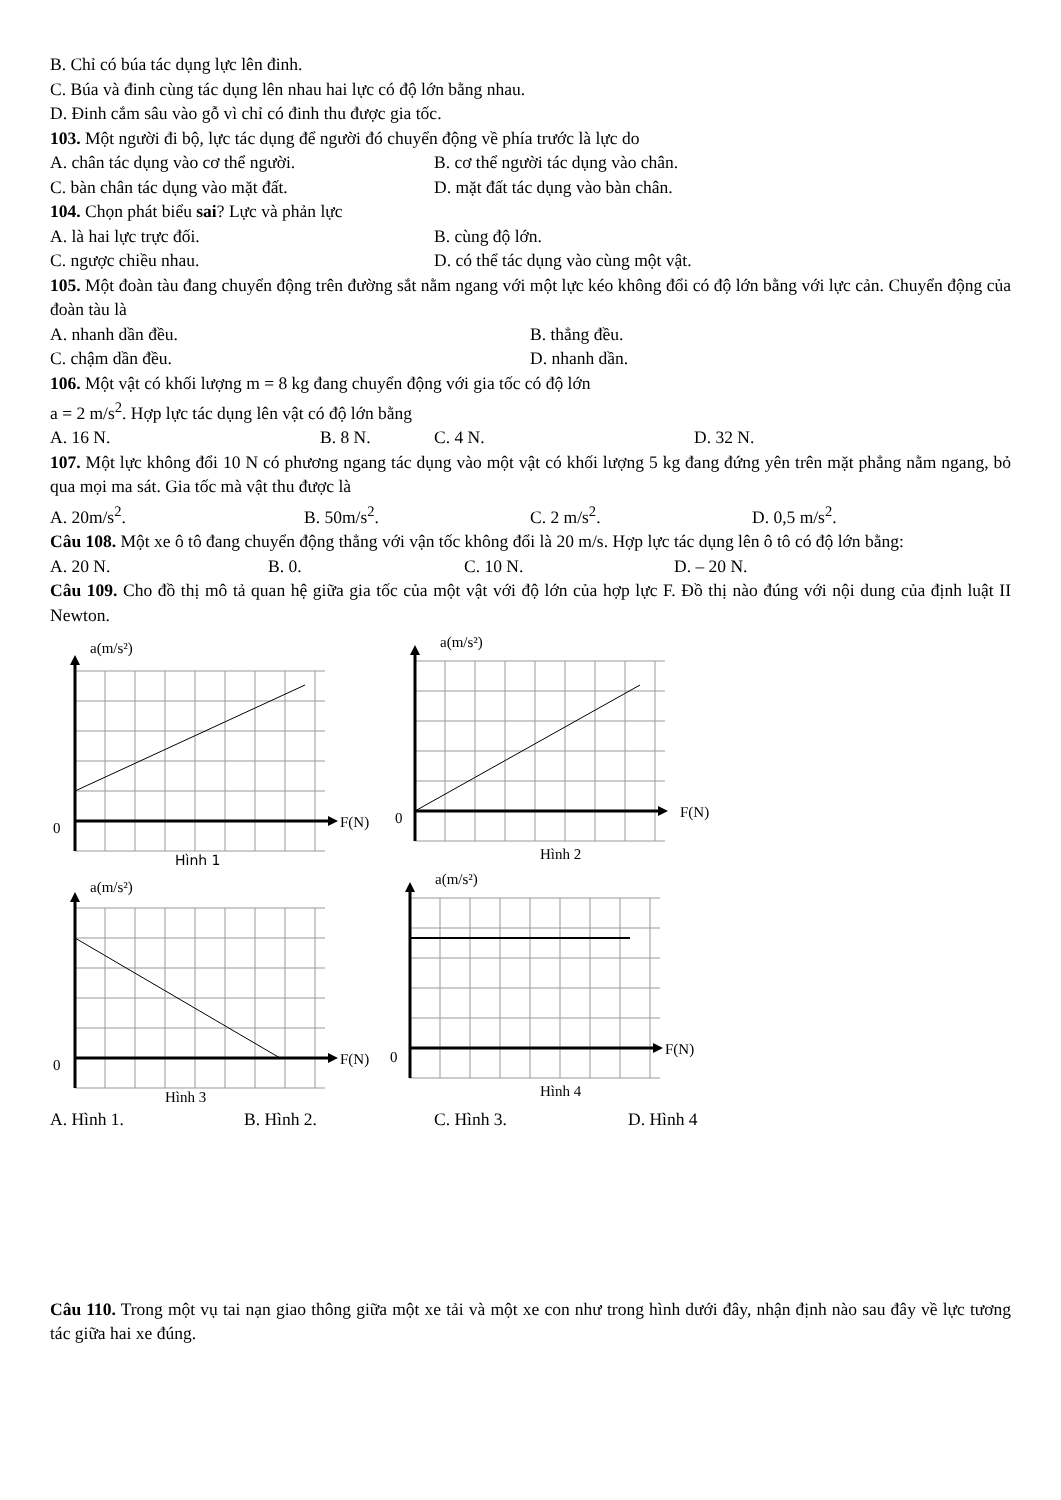B. Chỉ có búa tác dụng lực lên đinh.
C. Búa và đinh cùng tác dụng lên nhau hai lực có độ lớn bằng nhau.
D. Đinh cắm sâu vào gỗ vì chỉ có đinh thu được gia tốc.
103. Một người đi bộ, lực tác dụng để người đó chuyển động về phía trước là lực do
A. chân tác dụng vào cơ thể người. B. cơ thể người tác dụng vào chân.
C. bàn chân tác dụng vào mặt đất. D. mặt đất tác dụng vào bàn chân.
104. Chọn phát biểu sai? Lực và phản lực
A. là hai lực trực đối. B. cùng độ lớn.
C. ngược chiều nhau. D. có thể tác dụng vào cùng một vật.
105. Một đoàn tàu đang chuyển động trên đường sắt nằm ngang với một lực kéo không đổi có độ lớn bằng với lực cản. Chuyển động của đoàn tàu là
A. nhanh dần đều. B. thẳng đều.
C. chậm dần đều. D. nhanh dần.
106. Một vật có khối lượng m = 8 kg đang chuyển động với gia tốc có độ lớn
a = 2 m/s<sup>2</sup>. Hợp lực tác dụng lên vật có độ lớn bằng
A. 16 N. B. 8 N. C. 4 N. D. 32 N.
107. Một lực không đổi 10 N có phương ngang tác dụng vào một vật có khối lượng 5 kg đang đứng yên trên mặt phẳng nằm ngang, bỏ qua mọi ma sát. Gia tốc mà vật thu được là
A. 20m/s<sup>2</sup>. B. 50m/s<sup>2</sup>. C. 2 m/s<sup>2</sup>. D. 0,5 m/s<sup>2</sup>.
Câu 108. Một xe ô tô đang chuyển động thẳng với vận tốc không đổi là 20 m/s. Hợp lực tác dụng lên ô tô có độ lớn bằng:
A. 20 N. B. 0. C. 10 N. D. – 20 N.
Câu 109. Cho đồ thị mô tả quan hệ giữa gia tốc của một vật với độ lớn của hợp lực F. Đồ thị nào đúng với nội dung của định luật II Newton.
a(m/s²)
0
F(N)
Hình 1
a(m/s²)
0
F(N)
Hình 2
a(m/s²)
0
F(N)
Hình 3
a(m/s²)
0
F(N)
Hình 4
A. Hình 1. B. Hình 2. C. Hình 3. D. Hình 4
Câu 110. Trong một vụ tai nạn giao thông giữa một xe tải và một xe con như trong hình dưới đây, nhận định nào sau đây về lực tương tác giữa hai xe đúng.